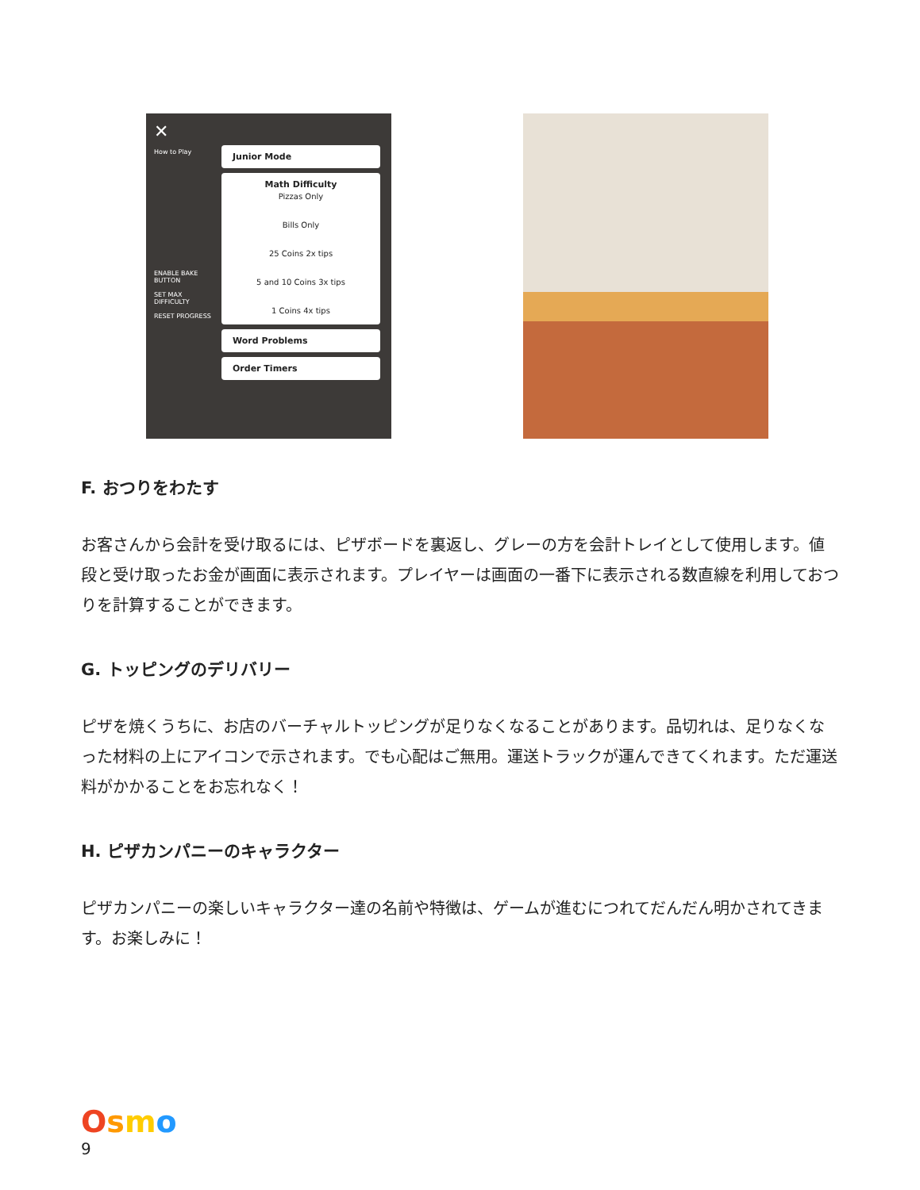✕
How to Play
ENABLE BAKE BUTTON
SET MAX DIFFICULTY
RESET PROGRESS
Junior Mode
Math Difficulty
Pizzas Only
Bills Only
25 Coins 2x tips
5 and 10 Coins 3x tips
1 Coins 4x tips
Word Problems
Order Timers
F. おつりをわたす
お客さんから会計を受け取るには、ピザボードを裏返し、グレーの方を会計トレイとして使用します。値段と受け取ったお金が画面に表示されます。プレイヤーは画面の一番下に表示される数直線を利用しておつりを計算することができます。
G. トッピングのデリバリー
ピザを焼くうちに、お店のバーチャルトッピングが足りなくなることがあります。品切れは、足りなくなった材料の上にアイコンで示されます。でも心配はご無用。運送トラックが運んできてくれます。ただ運送料がかかることをお忘れなく！
H. ピザカンパニーのキャラクター
ピザカンパニーの楽しいキャラクター達の名前や特徴は、ゲームが進むにつれてだんだん明かされてきます。お楽しみに！
Osmo
9